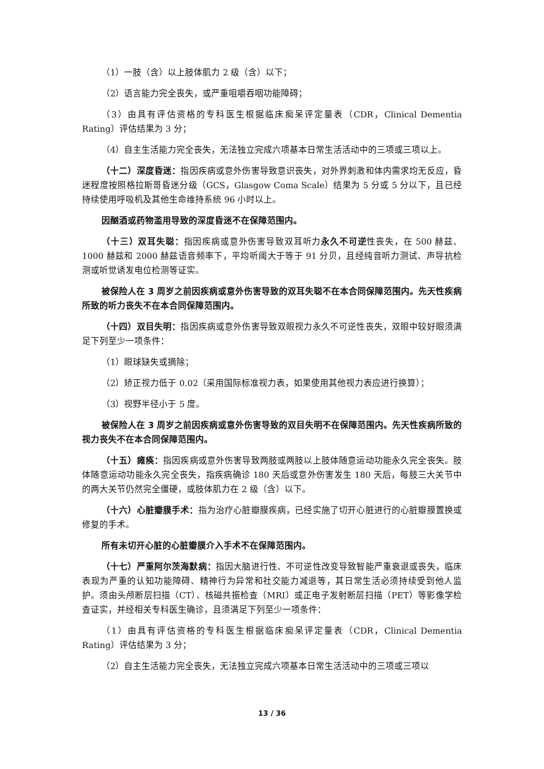（1）一肢（含）以上肢体肌力 2 级（含）以下；
（2）语言能力完全丧失，或严重咀嚼吞咽功能障碍；
（3）由具有评估资格的专科医生根据临床痴呆评定量表（CDR，Clinical Dementia Rating）评估结果为 3 分；
（4）自主生活能力完全丧失，无法独立完成六项基本日常生活活动中的三项或三项以上。
（十二）深度昏迷：指因疾病或意外伤害导致意识丧失，对外界刺激和体内需求均无反应，昏迷程度按照格拉斯哥昏迷分级（GCS，Glasgow Coma Scale）结果为 5 分或 5 分以下，且已经持续使用呼吸机及其他生命维持系统 96 小时以上。
因酗酒或药物滥用导致的深度昏迷不在保障范围内。
（十三）双耳失聪：指因疾病或意外伤害导致双耳听力永久不可逆性丧失，在 500 赫兹、1000 赫兹和 2000 赫兹语音频率下，平均听阈大于等于 91 分贝，且经纯音听力测试、声导抗检测或听觉诱发电位检测等证实。
被保险人在 3 周岁之前因疾病或意外伤害导致的双耳失聪不在本合同保障范围内。先天性疾病所致的听力丧失不在本合同保障范围内。
（十四）双目失明：指因疾病或意外伤害导致双眼视力永久不可逆性丧失，双眼中较好眼须满足下列至少一项条件：
（1）眼球缺失或摘除；
（2）矫正视力低于 0.02（采用国际标准视力表，如果使用其他视力表应进行换算）；
（3）视野半径小于 5 度。
被保险人在 3 周岁之前因疾病或意外伤害导致的双目失明不在保障范围内。先天性疾病所致的视力丧失不在本合同保障范围内。
（十五）瘫痪：指因疾病或意外伤害导致两肢或两肢以上肢体随意运动功能永久完全丧失。肢体随意运动功能永久完全丧失，指疾病确诊 180 天后或意外伤害发生 180 天后，每肢三大关节中的两大关节仍然完全僵硬，或肢体肌力在 2 级（含）以下。
（十六）心脏瓣膜手术：指为治疗心脏瓣膜疾病，已经实施了切开心脏进行的心脏瓣膜置换或修复的手术。
所有未切开心脏的心脏瓣膜介入手术不在保障范围内。
（十七）严重阿尔茨海默病：指因大脑进行性、不可逆性改变导致智能严重衰退或丧失，临床表现为严重的认知功能障碍、精神行为异常和社交能力减退等，其日常生活必须持续受到他人监护。须由头颅断层扫描（CT）、核磁共振检查（MRI）或正电子发射断层扫描（PET）等影像学检查证实，并经相关专科医生确诊，且须满足下列至少一项条件：
（1）由具有评估资格的专科医生根据临床痴呆评定量表（CDR，Clinical Dementia Rating）评估结果为 3 分；
（2）自主生活能力完全丧失，无法独立完成六项基本日常生活活动中的三项或三项以
13 / 36